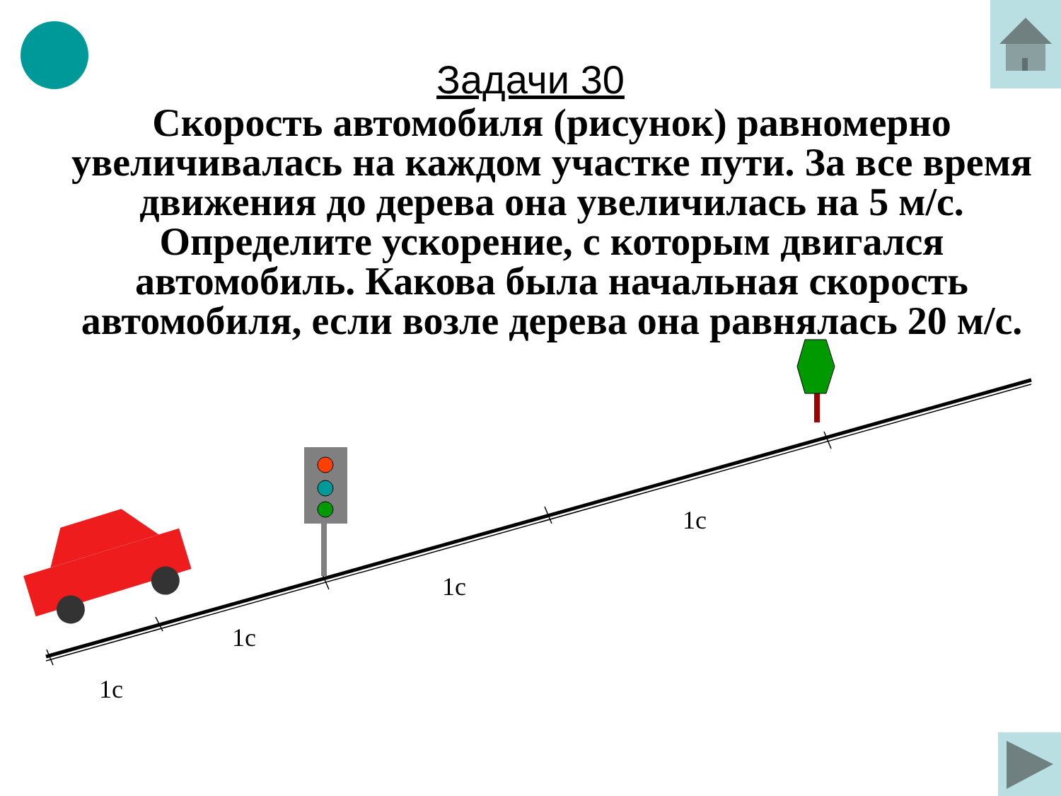Задачи 30
Скорость автомобиля (рисунок) равномерно увеличивалась на каждом участке пути. За все время движения до дерева она увеличилась на 5 м/с. Определите ускорение, с которым двигался автомобиль. Какова была начальная скорость автомобиля, если возле дерева она равнялась 20 м/с.
1с
1с
1с
1с